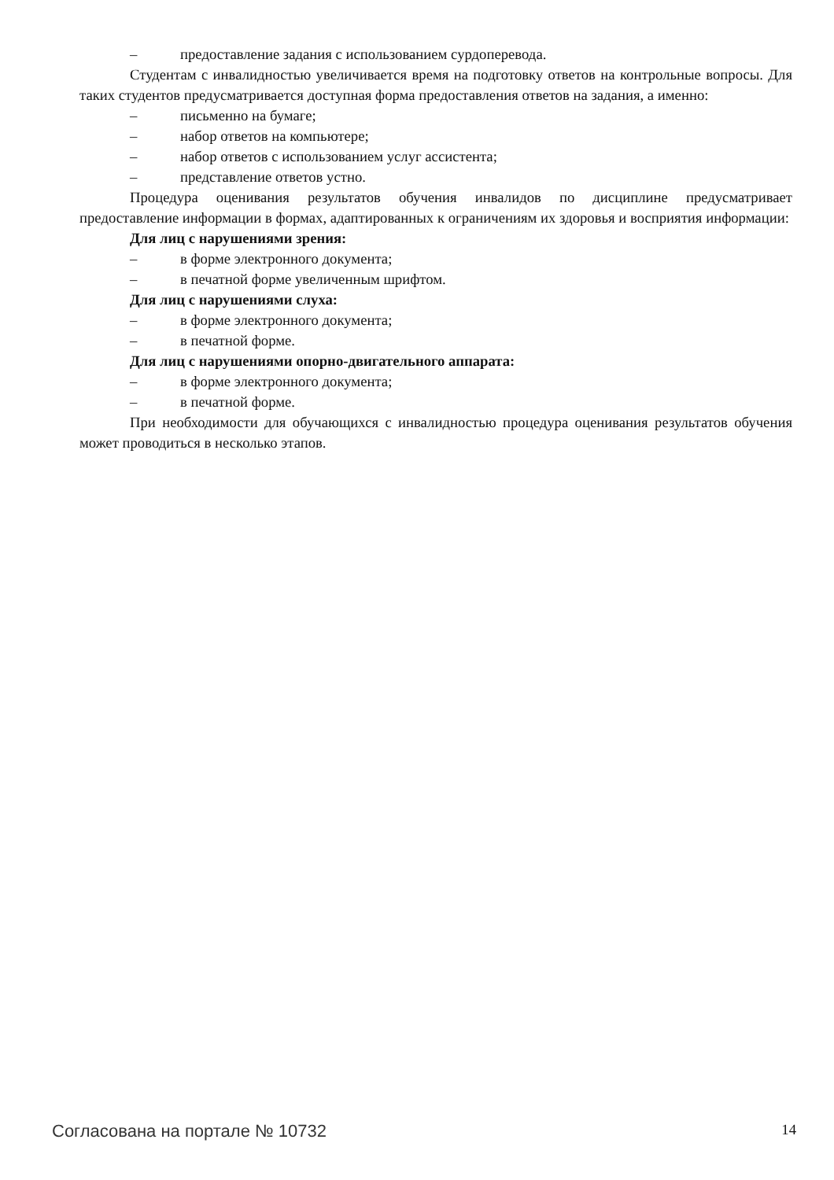– предоставление задания с использованием сурдоперевода.
Студентам с инвалидностью увеличивается время на подготовку ответов на контрольные вопросы. Для таких студентов предусматривается доступная форма предоставления ответов на задания, а именно:
– письменно на бумаге;
– набор ответов на компьютере;
– набор ответов с использованием услуг ассистента;
– представление ответов устно.
Процедура оценивания результатов обучения инвалидов по дисциплине предусматривает предоставление информации в формах, адаптированных к ограничениям их здоровья и восприятия информации:
Для лиц с нарушениями зрения:
– в форме электронного документа;
– в печатной форме увеличенным шрифтом.
Для лиц с нарушениями слуха:
– в форме электронного документа;
– в печатной форме.
Для лиц с нарушениями опорно-двигательного аппарата:
– в форме электронного документа;
– в печатной форме.
При необходимости для обучающихся с инвалидностью процедура оценивания результатов обучения может проводиться в несколько этапов.
Согласована на портале № 10732 14